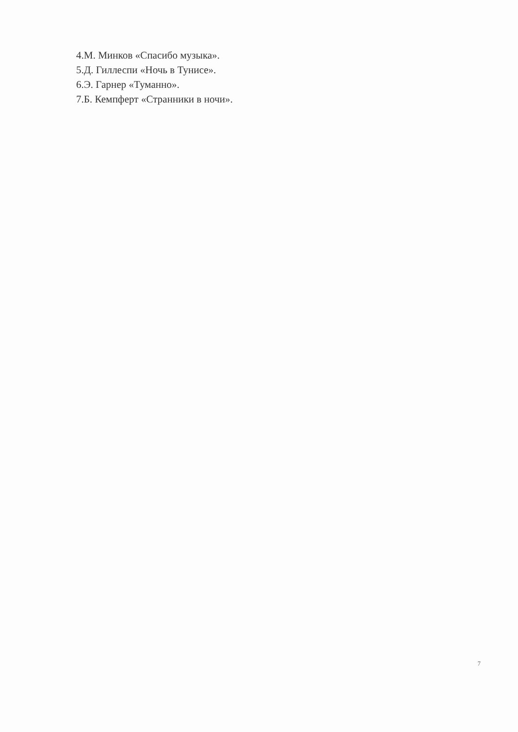4.М. Минков «Спасибо музыка».
5.Д. Гиллеспи «Ночь в Тунисе».
6.Э. Гарнер «Туманно».
7.Б. Кемпферт «Странники в ночи».
7